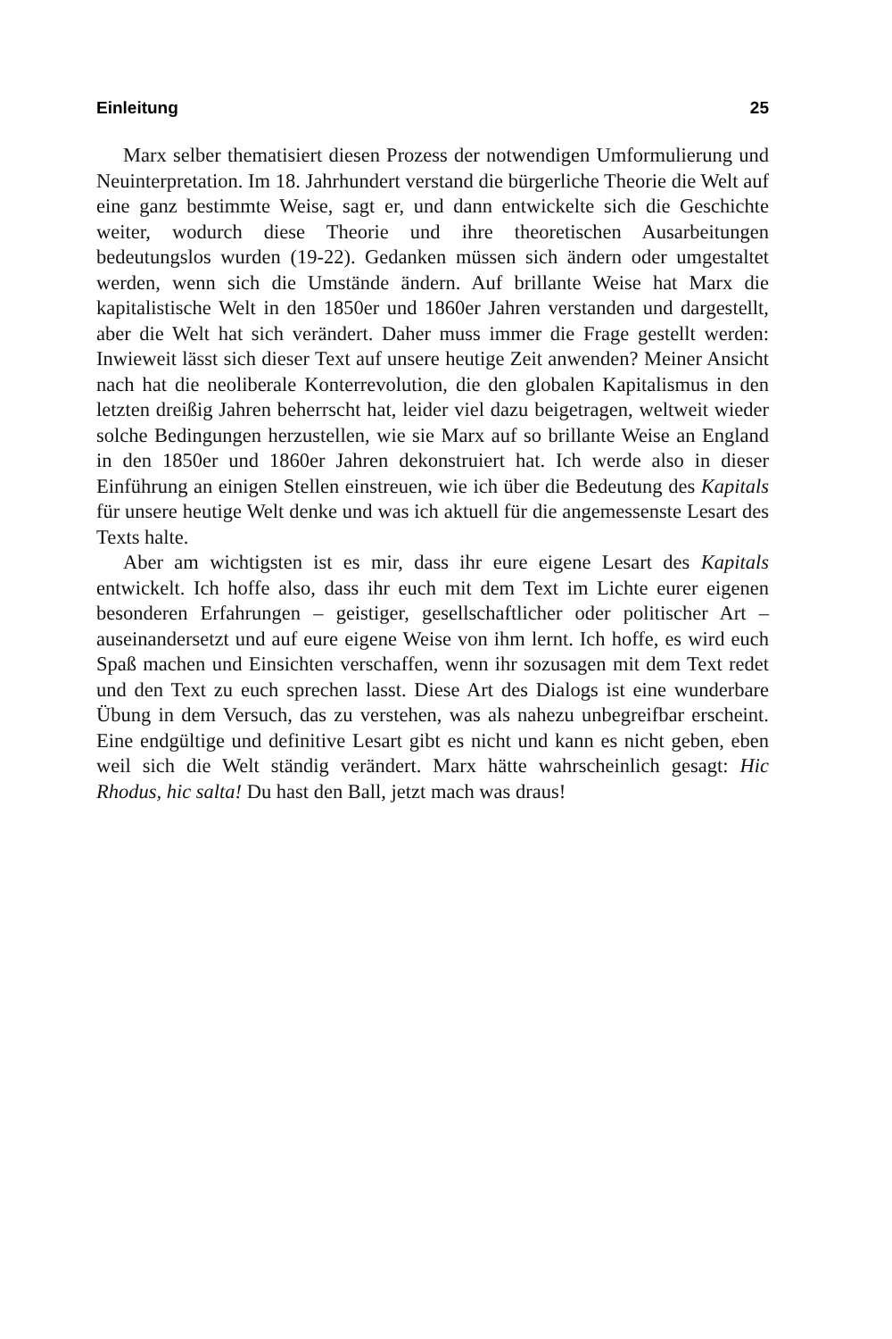Einleitung 25
Marx selber thematisiert diesen Prozess der notwendigen Umformulierung und Neuinterpretation. Im 18. Jahrhundert verstand die bürgerliche Theorie die Welt auf eine ganz bestimmte Weise, sagt er, und dann entwickelte sich die Geschichte weiter, wodurch diese Theorie und ihre theoretischen Ausarbeitungen bedeutungslos wurden (19-22). Gedanken müssen sich ändern oder umgestaltet werden, wenn sich die Umstände ändern. Auf brillante Weise hat Marx die kapitalistische Welt in den 1850er und 1860er Jahren verstanden und dargestellt, aber die Welt hat sich verändert. Daher muss immer die Frage gestellt werden: Inwieweit lässt sich dieser Text auf unsere heutige Zeit anwenden? Meiner Ansicht nach hat die neoliberale Konterrevolution, die den globalen Kapitalismus in den letzten dreißig Jahren beherrscht hat, leider viel dazu beigetragen, weltweit wieder solche Bedingungen herzustellen, wie sie Marx auf so brillante Weise an England in den 1850er und 1860er Jahren dekonstruiert hat. Ich werde also in dieser Einführung an einigen Stellen einstreuen, wie ich über die Bedeutung des Kapitals für unsere heutige Welt denke und was ich aktuell für die angemessenste Lesart des Texts halte.
Aber am wichtigsten ist es mir, dass ihr eure eigene Lesart des Kapitals entwickelt. Ich hoffe also, dass ihr euch mit dem Text im Lichte eurer eigenen besonderen Erfahrungen – geistiger, gesellschaftlicher oder politischer Art – auseinandersetzt und auf eure eigene Weise von ihm lernt. Ich hoffe, es wird euch Spaß machen und Einsichten verschaffen, wenn ihr sozusagen mit dem Text redet und den Text zu euch sprechen lasst. Diese Art des Dialogs ist eine wunderbare Übung in dem Versuch, das zu verstehen, was als nahezu unbegreifbar erscheint. Eine endgültige und definitive Lesart gibt es nicht und kann es nicht geben, eben weil sich die Welt ständig verändert. Marx hätte wahrscheinlich gesagt: Hic Rhodus, hic salta! Du hast den Ball, jetzt mach was draus!